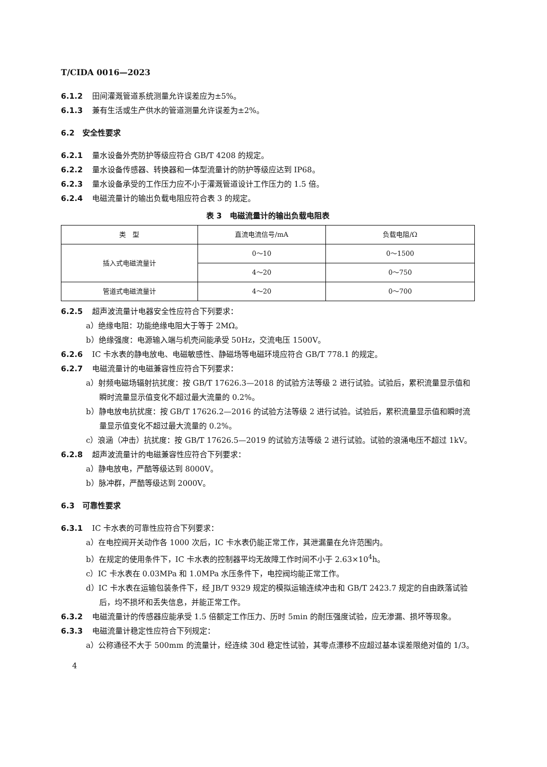T/CIDA 0016—2023
6.1.2 田间灌溉管道系统测量允许误差应为±5%。
6.1.3 兼有生活或生产供水的管道测量允许误差为±2%。
6.2 安全性要求
6.2.1 量水设备外壳防护等级应符合 GB/T 4208 的规定。
6.2.2 量水设备传感器、转换器和一体型流量计的防护等级应达到 IP68。
6.2.3 量水设备承受的工作压力应不小于灌溉管道设计工作压力的 1.5 倍。
6.2.4 电磁流量计的输出负载电阻应符合表 3 的规定。
表 3 电磁流量计的输出负载电阻表
| 类 型 | 直流电流信号/mA | 负载电阻/Ω |
| --- | --- | --- |
| 插入式电磁流量计 | 0～10 | 0～1500 |
| | 4～20 | 0～750 |
| 管道式电磁流量计 | 4～20 | 0～700 |
6.2.5 超声波流量计电器安全性应符合下列要求：
a）绝缘电阻：功能绝缘电阻大于等于 2MΩ。
b）绝缘强度：电源输入端与机壳间能承受 50Hz，交流电压 1500V。
6.2.6 IC 卡水表的静电放电、电磁敏感性、静磁场等电磁环境应符合 GB/T 778.1 的规定。
6.2.7 电磁流量计的电磁兼容性应符合下列要求：
a）射频电磁场辐射抗扰度：按 GB/T 17626.3—2018 的试验方法等级 2 进行试验。试验后，累积流量显示值和瞬时流量显示值变化不超过最大流量的 0.2%。
b）静电放电抗扰度：按 GB/T 17626.2—2016 的试验方法等级 2 进行试验。试验后，累积流量显示值和瞬时流量显示值变化不超过最大流量的 0.2%。
c）浪涵（冲击）抗扰度：按 GB/T 17626.5—2019 的试验方法等级 2 进行试验。试验的浪涌电压不超过 1kV。
6.2.8 超声波流量计的电磁兼容性应符合下列要求：
a）静电放电，严酷等级达到 8000V。
b）脉冲群，严酷等级达到 2000V。
6.3 可靠性要求
6.3.1 IC 卡水表的可靠性应符合下列要求：
a）在电控阀开关动作各 1000 次后，IC 卡水表仍能正常工作，其泄漏量在允许范围内。
b）在规定的使用条件下，IC 卡水表的控制器平均无故障工作时间不小于 2.63×10<sup>4</sup>h。
c）IC 卡水表在 0.03MPa 和 1.0MPa 水压条件下，电控阀均能正常工作。
d）IC 卡水表在运输包装条件下，经 JB/T 9329 规定的模拟运输连续冲击和 GB/T 2423.7 规定的自由跌落试验后，均不损坏和丢失信息，并能正常工作。
6.3.2 电磁流量计的传感器应能承受 1.5 倍额定工作压力、历时 5min 的耐压强度试验，应无渗漏、损坏等现象。
6.3.3 电磁流量计稳定性应符合下列规定：
a）公称通径不大于 500mm 的流量计，经连续 30d 稳定性试验，其零点漂移不应超过基本误差限绝对值的 1/3。
4